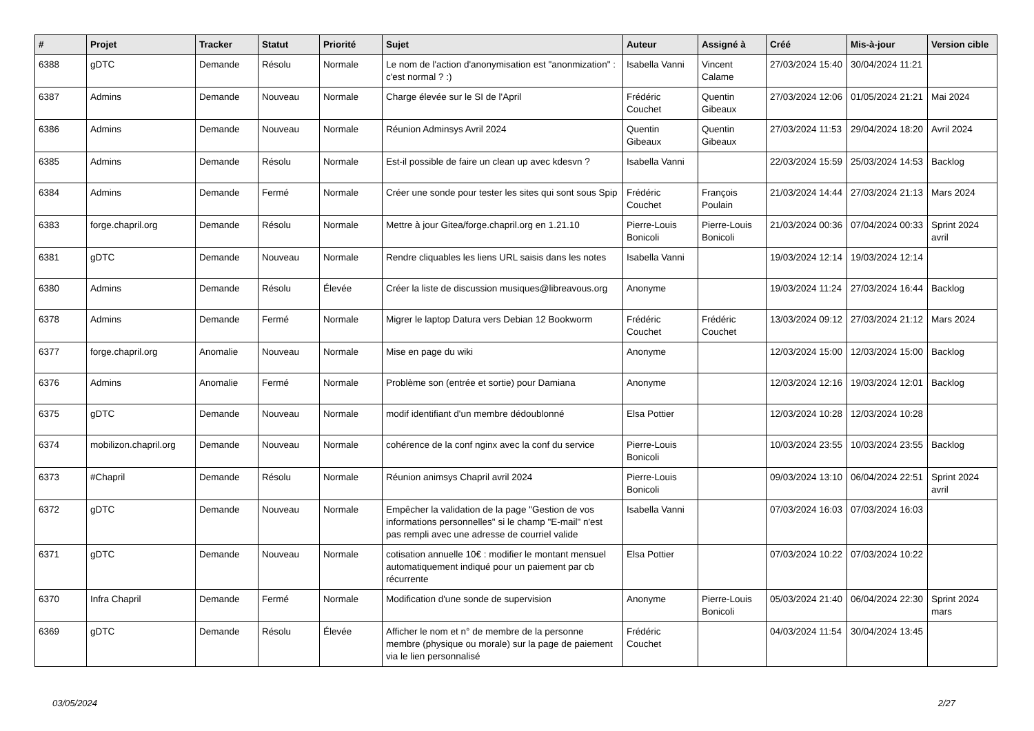| # | Projet | Tracker | Statut | Priorité | Sujet | Auteur | Assigné à | Créé | Mis-à-jour | Version cible |
| --- | --- | --- | --- | --- | --- | --- | --- | --- | --- | --- |
| 6388 | gDTC | Demande | Résolu | Normale | Le nom de l'action d'anonymisation est "anonmization" : c'est normal ? :) | Isabella Vanni | Vincent Calame | 27/03/2024 15:40 | 30/04/2024 11:21 | |
| 6387 | Admins | Demande | Nouveau | Normale | Charge élevée sur le SI de l'April | Frédéric Couchet | Quentin Gibeaux | 27/03/2024 12:06 | 01/05/2024 21:21 | Mai 2024 |
| 6386 | Admins | Demande | Nouveau | Normale | Réunion Adminsys Avril 2024 | Quentin Gibeaux | Quentin Gibeaux | 27/03/2024 11:53 | 29/04/2024 18:20 | Avril 2024 |
| 6385 | Admins | Demande | Résolu | Normale | Est-il possible de faire un clean up avec kdesvn ? | Isabella Vanni | | 22/03/2024 15:59 | 25/03/2024 14:53 | Backlog |
| 6384 | Admins | Demande | Fermé | Normale | Créer une sonde pour tester les sites qui sont sous Spip | Frédéric Couchet | François Poulain | 21/03/2024 14:44 | 27/03/2024 21:13 | Mars 2024 |
| 6383 | forge.chapril.org | Demande | Résolu | Normale | Mettre à jour Gitea/forge.chapril.org en 1.21.10 | Pierre-Louis Bonicoli | Pierre-Louis Bonicoli | 21/03/2024 00:36 | 07/04/2024 00:33 | Sprint 2024 avril |
| 6381 | gDTC | Demande | Nouveau | Normale | Rendre cliquables les liens URL saisis dans les notes | Isabella Vanni | | 19/03/2024 12:14 | 19/03/2024 12:14 | |
| 6380 | Admins | Demande | Résolu | Élevée | Créer la liste de discussion musiques@libreavous.org | Anonyme | | 19/03/2024 11:24 | 27/03/2024 16:44 | Backlog |
| 6378 | Admins | Demande | Fermé | Normale | Migrer le laptop Datura vers Debian 12 Bookworm | Frédéric Couchet | Frédéric Couchet | 13/03/2024 09:12 | 27/03/2024 21:12 | Mars 2024 |
| 6377 | forge.chapril.org | Anomalie | Nouveau | Normale | Mise en page du wiki | Anonyme | | 12/03/2024 15:00 | 12/03/2024 15:00 | Backlog |
| 6376 | Admins | Anomalie | Fermé | Normale | Problème son (entrée et sortie) pour Damiana | Anonyme | | 12/03/2024 12:16 | 19/03/2024 12:01 | Backlog |
| 6375 | gDTC | Demande | Nouveau | Normale | modif identifiant d'un membre dédoublonné | Elsa Pottier | | 12/03/2024 10:28 | 12/03/2024 10:28 | |
| 6374 | mobilizon.chapril.org | Demande | Nouveau | Normale | cohérence de la conf nginx avec la conf du service | Pierre-Louis Bonicoli | | 10/03/2024 23:55 | 10/03/2024 23:55 | Backlog |
| 6373 | #Chapril | Demande | Résolu | Normale | Réunion animsys Chapril avril 2024 | Pierre-Louis Bonicoli | | 09/03/2024 13:10 | 06/04/2024 22:51 | Sprint 2024 avril |
| 6372 | gDTC | Demande | Nouveau | Normale | Empêcher la validation de la page "Gestion de vos informations personnelles" si le champ "E-mail" n'est pas rempli avec une adresse de courriel valide | Isabella Vanni | | 07/03/2024 16:03 | 07/03/2024 16:03 | |
| 6371 | gDTC | Demande | Nouveau | Normale | cotisation annuelle 10€ : modifier le montant mensuel automatiquement indiqué pour un paiement par cb récurrente | Elsa Pottier | | 07/03/2024 10:22 | 07/03/2024 10:22 | |
| 6370 | Infra Chapril | Demande | Fermé | Normale | Modification d'une sonde de supervision | Anonyme | Pierre-Louis Bonicoli | 05/03/2024 21:40 | 06/04/2024 22:30 | Sprint 2024 mars |
| 6369 | gDTC | Demande | Résolu | Élevée | Afficher le nom et n° de membre de la personne membre (physique ou morale) sur la page de paiement via le lien personnalisé | Frédéric Couchet | | 04/03/2024 11:54 | 30/04/2024 13:45 | |
03/05/2024 2/27